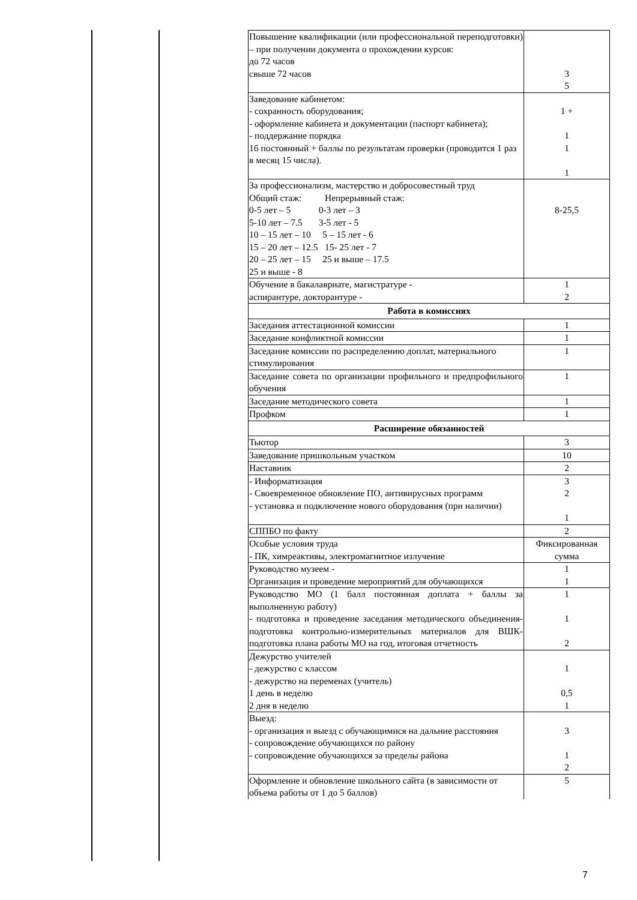| Повышение квалификации (или профессиональной переподготовки) – при получении документа о прохождении курсов: до 72 часов свыше 72 часов | 3 5 |
| Заведование кабинетом: - сохранность оборудования; - оформление кабинета и документации (паспорт кабинета); - поддержание порядка 1б постоянный + баллы по результатам проверки (проводится 1 раз в месяц 15 числа). | 1 + 1 1 1 |
| За профессионализм, мастерство и добросовестный труд Общий стаж: Непрерывный стаж: 0-5 лет – 5 0-3 лет – 3 5-10 лет – 7.5 3-5 лет - 5 10 – 15 лет – 10 5 – 15 лет - 6 15 – 20 лет – 12.5 15- 25 лет - 7 20 – 25 лет – 15 25 и выше – 17.5 25 и выше - 8 | 8-25,5 |
| Обучение в бакалавриате, магистратуре - аспирантуре, докторантуре - | 1 2 |
| Работа в комиссиях | |
| Заседания аттестационной комиссии | 1 |
| Заседание конфликтной комиссии | 1 |
| Заседание комиссии по распределению доплат, материального стимулирования | 1 |
| Заседание совета по организации профильного и предпрофильного обучения | 1 |
| Заседание методического совета | 1 |
| Профком | 1 |
| Расширение обязанностей | |
| Тьютор | 3 |
| Заведование пришкольным участком | 10 |
| Наставник | 2 |
| - Информатизация - Своевременное обновление ПО, антивирусных программ - установка и подключение нового оборудования (при наличии) | 3 2 1 |
| СППБО по факту | 2 |
| Особые условия труда - ПК, химреактивы, электромагнитное излучение | Фиксированная сумма |
| Руководство музеем - Организация и проведение мероприятий для обучающихся | 1 1 |
| Руководство МО (1 балл постоянная доплата + баллы за выполненную работу) - подготовка и проведение заседания методического объединения- подготовка контрольно-измерительных материалов для ВШК- подготовка плана работы МО на год, итоговая отчетность | 1 1 2 |
| Дежурство учителей - дежурство с классом - дежурство на переменах (учитель) 1 день в неделю 2 дня в неделю | 1 0,5 1 |
| Выезд: - организация и выезд с обучающимися на дальние расстояния - сопровождение обучающихся по району - сопровождение обучающихся за пределы района | 3 1 2 |
| Оформление и обновление школьного сайта (в зависимости от объема работы от 1 до 5 баллов) | 5 |
7